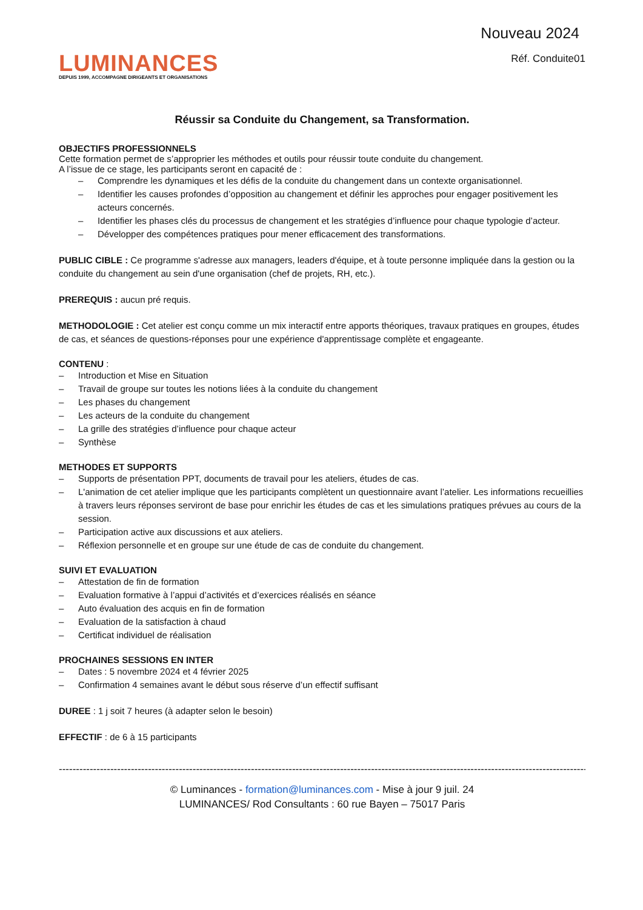LUMINANCES
DEPUIS 1999, ACCOMPAGNE DIRIGEANTS ET ORGANISATIONS
Nouveau 2024
Réf. Conduite01
Réussir sa Conduite du Changement, sa Transformation.
OBJECTIFS PROFESSIONNELS
Cette formation permet de s’approprier les méthodes et outils pour réussir toute conduite du changement.
A l’issue de ce stage, les participants seront en capacité de :
– Comprendre les dynamiques et les défis de la conduite du changement dans un contexte organisationnel.
– Identifier les causes profondes d’opposition au changement et définir les approches pour engager positivement les acteurs concernés.
– Identifier les phases clés du processus de changement et les stratégies d’influence pour chaque typologie d’acteur.
– Développer des compétences pratiques pour mener efficacement des transformations.
PUBLIC CIBLE : Ce programme s'adresse aux managers, leaders d'équipe, et à toute personne impliquée dans la gestion ou la conduite du changement au sein d'une organisation (chef de projets, RH, etc.).
PREREQUIS : aucun pré requis.
METHODOLOGIE : Cet atelier est conçu comme un mix interactif entre apports théoriques, travaux pratiques en groupes, études de cas, et séances de questions-réponses pour une expérience d'apprentissage complète et engageante.
CONTENU :
– Introduction et Mise en Situation
– Travail de groupe sur toutes les notions liées à la conduite du changement
– Les phases du changement
– Les acteurs de la conduite du changement
– La grille des stratégies d’influence pour chaque acteur
– Synthèse
METHODES ET SUPPORTS
– Supports de présentation PPT, documents de travail pour les ateliers, études de cas.
– L'animation de cet atelier implique que les participants complètent un questionnaire avant l’atelier. Les informations recueillies à travers leurs réponses serviront de base pour enrichir les études de cas et les simulations pratiques prévues au cours de la session.
– Participation active aux discussions et aux ateliers.
– Réflexion personnelle et en groupe sur une étude de cas de conduite du changement.
SUIVI ET EVALUATION
– Attestation de fin de formation
– Evaluation formative à l’appui d’activités et d’exercices réalisés en séance
– Auto évaluation des acquis en fin de formation
– Evaluation de la satisfaction à chaud
– Certificat individuel de réalisation
PROCHAINES SESSIONS EN INTER
– Dates : 5 novembre 2024 et 4 février 2025
– Confirmation 4 semaines avant le début sous réserve d’un effectif suffisant
DUREE : 1 j soit 7 heures (à adapter selon le besoin)
EFFECTIF : de 6 à 15 participants
----------------------------------------------------------------------------------------------------------------------------------------------------------------
© Luminances - formation@luminances.com - Mise à jour 9 juil. 24
LUMINANCES/ Rod Consultants : 60 rue Bayen – 75017 Paris